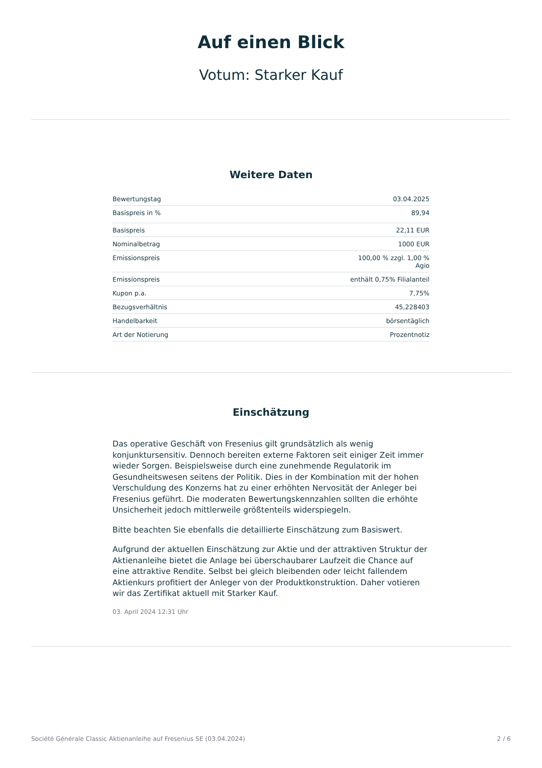Auf einen Blick
Votum: Starker Kauf
Weitere Daten
| Bewertungstag | 03.04.2025 |
| Basispreis in % | 89,94 |
| Basispreis | 22,11 EUR |
| Nominalbetrag | 1000 EUR |
| Emissionspreis | 100,00 % zzgl. 1,00 % Agio |
| Emissionspreis | enthält 0,75% Filialanteil |
| Kupon p.a. | 7,75% |
| Bezugsverhältnis | 45,228403 |
| Handelbarkeit | börsentäglich |
| Art der Notierung | Prozentnotiz |
Einschätzung
Das operative Geschäft von Fresenius gilt grundsätzlich als wenig konjunktursensitiv. Dennoch bereiten externe Faktoren seit einiger Zeit immer wieder Sorgen. Beispielsweise durch eine zunehmende Regulatorik im Gesundheitswesen seitens der Politik. Dies in der Kombination mit der hohen Verschuldung des Konzerns hat zu einer erhöhten Nervosität der Anleger bei Fresenius geführt. Die moderaten Bewertungskennzahlen sollten die erhöhte Unsicherheit jedoch mittlerweile größtenteils widerspiegeln.
Bitte beachten Sie ebenfalls die detaillierte Einschätzung zum Basiswert.
Aufgrund der aktuellen Einschätzung zur Aktie und der attraktiven Struktur der Aktienanleihe bietet die Anlage bei überschaubarer Laufzeit die Chance auf eine attraktive Rendite. Selbst bei gleich bleibenden oder leicht fallendem Aktienkurs profitiert der Anleger von der Produktkonstruktion. Daher votieren wir das Zertifikat aktuell mit Starker Kauf.
03. April 2024 12:31 Uhr
Société Générale Classic Aktienanleihe auf Fresenius SE (03.04.2024) 2 / 6